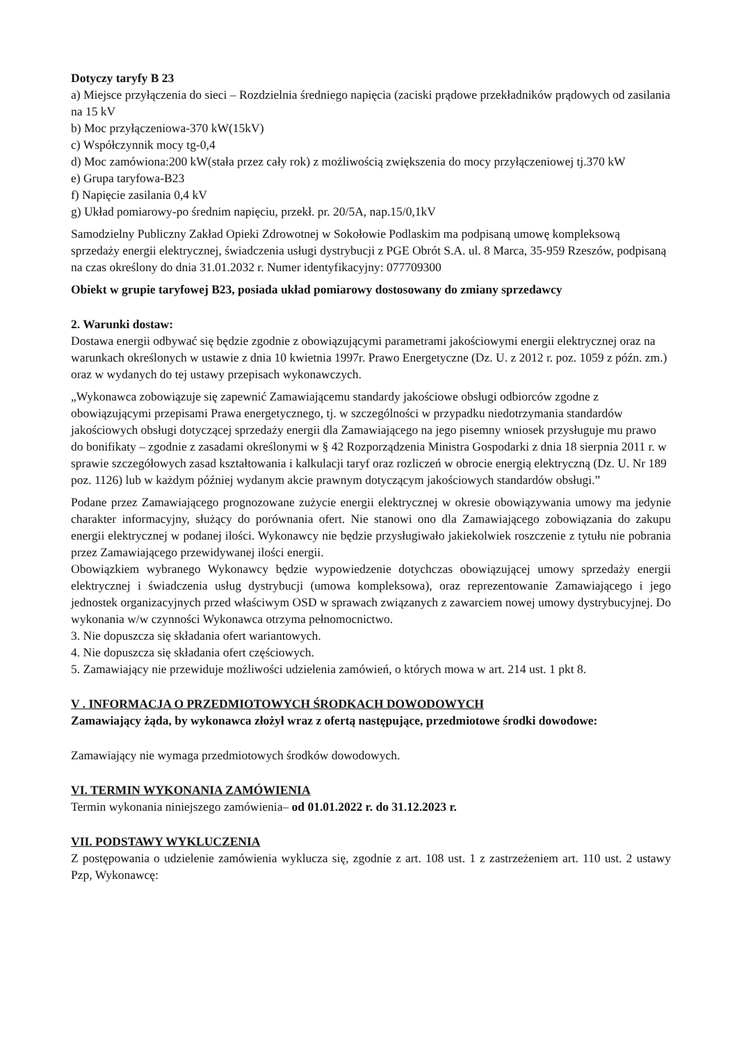Dotyczy taryfy B 23
a) Miejsce przyłączenia do sieci – Rozdzielnia średniego napięcia (zaciski prądowe przekładników prądowych od zasilania na 15 kV
b) Moc przyłączeniowa-370 kW(15kV)
c) Współczynnik mocy tg-0,4
d) Moc zamówiona:200 kW(stała przez cały rok) z możliwością zwiększenia do mocy przyłączeniowej tj.370 kW
e) Grupa taryfowa-B23
f) Napięcie zasilania 0,4 kV
g) Układ pomiarowy-po średnim napięciu, przekł. pr. 20/5A, nap.15/0,1kV
Samodzielny Publiczny Zakład Opieki Zdrowotnej w Sokołowie Podlaskim ma podpisaną umowę kompleksową sprzedaży energii elektrycznej, świadczenia usługi dystrybucji z PGE Obrót S.A. ul. 8 Marca, 35-959 Rzeszów, podpisaną na czas określony do dnia 31.01.2032 r. Numer identyfikacyjny: 077709300
Obiekt w grupie taryfowej B23, posiada układ pomiarowy dostosowany do zmiany sprzedawcy
2. Warunki dostaw:
Dostawa energii odbywać się będzie zgodnie z obowiązującymi parametrami jakościowymi energii elektrycznej oraz na warunkach określonych w ustawie z dnia 10 kwietnia 1997r. Prawo Energetyczne (Dz. U. z 2012 r. poz. 1059 z późn. zm.) oraz w wydanych do tej ustawy przepisach wykonawczych.
„Wykonawca zobowiązuje się zapewnić Zamawiającemu standardy jakościowe obsługi odbiorców zgodne z obowiązującymi przepisami Prawa energetycznego, tj. w szczególności w przypadku niedotrzymania standardów jakościowych obsługi dotyczącej sprzedaży energii dla Zamawiającego na jego pisemny wniosek przysługuje mu prawo do bonifikaty – zgodnie z zasadami określonymi w § 42 Rozporządzenia Ministra Gospodarki z dnia 18 sierpnia 2011 r. w sprawie szczegółowych zasad kształtowania i kalkulacji taryf oraz rozliczeń w obrocie energią elektryczną (Dz. U. Nr 189 poz. 1126) lub w każdym później wydanym akcie prawnym dotyczącym jakościowych standardów obsługi.”
Podane przez Zamawiającego prognozowane zużycie energii elektrycznej w okresie obowiązywania umowy ma jedynie charakter informacyjny, służący do porównania ofert. Nie stanowi ono dla Zamawiającego zobowiązania do zakupu energii elektrycznej w podanej ilości. Wykonawcy nie będzie przysługiwało jakiekolwiek roszczenie z tytułu nie pobrania przez Zamawiającego przewidywanej ilości energii.
Obowiązkiem wybranego Wykonawcy będzie wypowiedzenie dotychczas obowiązującej umowy sprzedaży energii elektrycznej i świadczenia usług dystrybucji (umowa kompleksowa), oraz reprezentowanie Zamawiającego i jego jednostek organizacyjnych przed właściwym OSD w sprawach związanych z zawarciem nowej umowy dystrybucyjnej. Do wykonania w/w czynności Wykonawca otrzyma pełnomocnictwo.
3. Nie dopuszcza się składania ofert wariantowych.
4. Nie dopuszcza się składania ofert częściowych.
5. Zamawiający nie przewiduje możliwości udzielenia zamówień, o których mowa w art. 214 ust. 1 pkt 8.
V . INFORMACJA O PRZEDMIOTOWYCH ŚRODKACH DOWODOWYCH
Zamawiający żąda, by wykonawca złożył wraz z ofertą następujące, przedmiotowe środki dowodowe:
Zamawiający nie wymaga przedmiotowych środków dowodowych.
VI. TERMIN WYKONANIA ZAMÓWIENIA
Termin wykonania niniejszego zamówienia– od 01.01.2022 r. do 31.12.2023 r.
VII. PODSTAWY WYKLUCZENIA
Z postępowania o udzielenie zamówienia wyklucza się, zgodnie z art. 108 ust. 1 z zastrzeżeniem art. 110 ust. 2 ustawy Pzp, Wykonawcę: